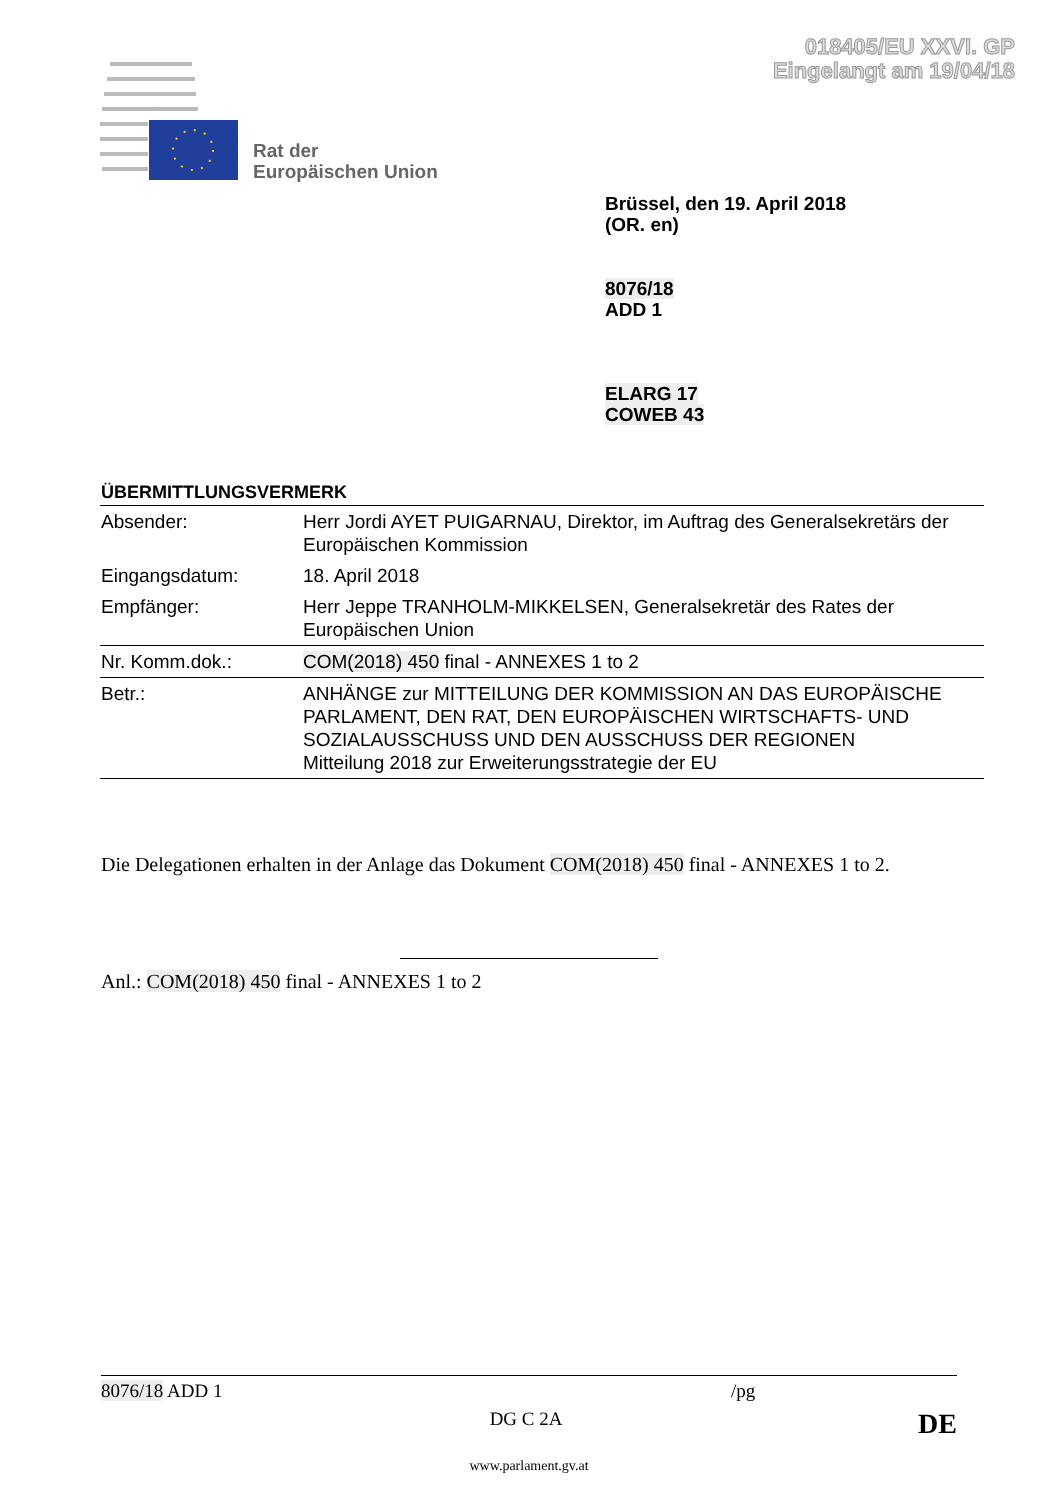018405/EU XXVI. GP
Eingelangt am 19/04/18
Rat der
Europäischen Union
Brüssel, den 19. April 2018
(OR. en)
8076/18
ADD 1
ELARG 17
COWEB 43
ÜBERMITTLUNGSVERMERK
| Absender: | Herr Jordi AYET PUIGARNAU, Direktor, im Auftrag des Generalsekretärs der Europäischen Kommission |
| Eingangsdatum: | 18. April 2018 |
| Empfänger: | Herr Jeppe TRANHOLM-MIKKELSEN, Generalsekretär des Rates der Europäischen Union |
| Nr. Komm.dok.: | COM(2018) 450 final - ANNEXES 1 to 2 |
| Betr.: | ANHÄNGE zur MITTEILUNG DER KOMMISSION AN DAS EUROPÄISCHE PARLAMENT, DEN RAT, DEN EUROPÄISCHEN WIRTSCHAFTS- UND SOZIALAUSSCHUSS UND DEN AUSSCHUSS DER REGIONEN Mitteilung 2018 zur Erweiterungsstrategie der EU |
Die Delegationen erhalten in der Anlage das Dokument COM(2018) 450 final - ANNEXES 1 to 2.
Anl.: COM(2018) 450 final - ANNEXES 1 to 2
8076/18 ADD 1 /pg
DG C 2A DE
www.parlament.gv.at